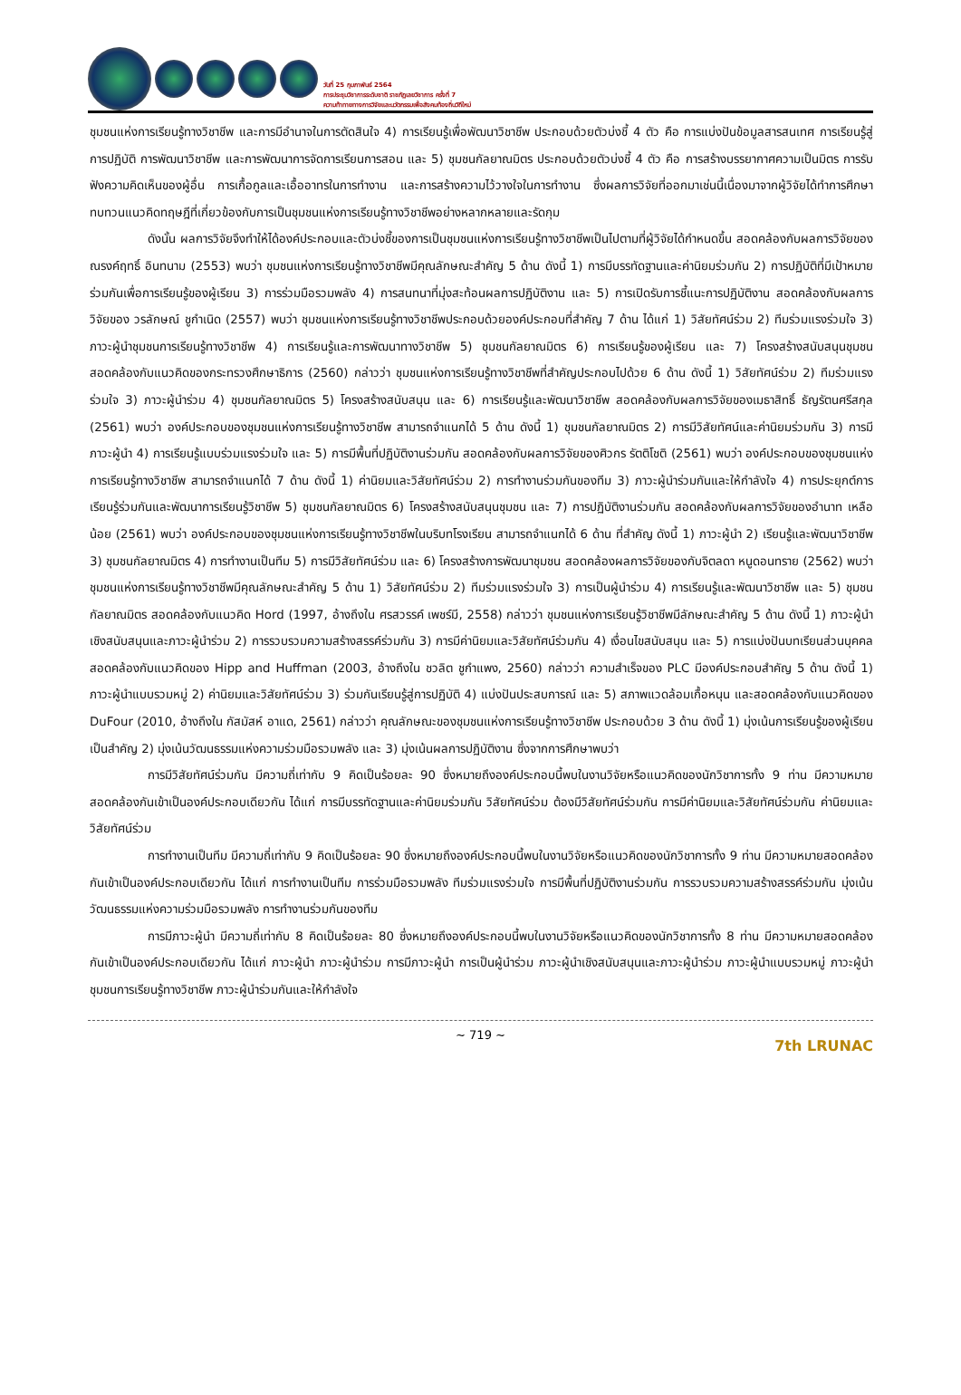วันที่ 25 กุมภาพันธ์ 2564
การประชุมวิชาการระดับชาติ ราชภัฏเลยวิชาการ ครั้งที่ 7
ความท้าทายทางการวิจัยและนวัตกรรมเพื่อสังคมท้องถิ่นวิถีใหม่
ชุมชนแห่งการเรียนรู้ทางวิชาชีพ และการมีอำนาจในการตัดสินใจ 4) การเรียนรู้เพื่อพัฒนาวิชาชีพ ประกอบด้วยตัวบ่งชี้ 4 ตัว คือ การแบ่งปันข้อมูลสารสนเทศ การเรียนรู้สู่การปฏิบัติ การพัฒนาวิชาชีพ และการพัฒนาการจัดการเรียนการสอน และ 5) ชุมชนกัลยาณมิตร ประกอบด้วยตัวบ่งชี้ 4 ตัว คือ การสร้างบรรยากาศความเป็นมิตร การรับฟังความคิดเห็นของผู้อื่น การเกื้อกูลและเอื้ออาทรในการทำงาน และการสร้างความไว้วางใจในการทำงาน ซึ่งผลการวิจัยที่ออกมาเช่นนี้เนื่องมาจากผู้วิจัยได้ทำการศึกษาทบทวนแนวคิดทฤษฎีที่เกี่ยวข้องกับการเป็นชุมชนแห่งการเรียนรู้ทางวิชาชีพอย่างหลากหลายและรัดกุม
ดังนั้น ผลการวิจัยจึงทำให้ได้องค์ประกอบและตัวบ่งชี้ของการเป็นชุมชนแห่งการเรียนรู้ทางวิชาชีพเป็นไปตามที่ผู้วิจัยได้กำหนดขึ้น สอดคล้องกับผลการวิจัยของณรงค์ฤทธิ์ อินทนาม (2553) พบว่า ชุมชนแห่งการเรียนรู้ทางวิชาชีพมีคุณลักษณะสำคัญ 5 ด้าน ดังนี้ 1) การมีบรรทัดฐานและค่านิยมร่วมกัน 2) การปฏิบัติที่มีเป้าหมายร่วมกันเพื่อการเรียนรู้ของผู้เรียน 3) การร่วมมือรวมพลัง 4) การสนทนาที่มุ่งสะท้อนผลการปฏิบัติงาน และ 5) การเปิดรับการชี้แนะการปฏิบัติงาน สอดคล้องกับผลการวิจัยของ วรลักษณ์ ชูกำเนิด (2557) พบว่า ชุมชนแห่งการเรียนรู้ทางวิชาชีพประกอบด้วยองค์ประกอบที่สำคัญ 7 ด้าน ได้แก่ 1) วิสัยทัศน์ร่วม 2) ทีมร่วมแรงร่วมใจ 3) ภาวะผู้นำชุมชนการเรียนรู้ทางวิชาชีพ 4) การเรียนรู้และการพัฒนาทางวิชาชีพ 5) ชุมชนกัลยาณมิตร 6) การเรียนรู้ของผู้เรียน และ 7) โครงสร้างสนับสนุนชุมชน สอดคล้องกับแนวคิดของกระทรวงศึกษาธิการ (2560) กล่าวว่า ชุมชนแห่งการเรียนรู้ทางวิชาชีพที่สำคัญประกอบไปด้วย 6 ด้าน ดังนี้ 1) วิสัยทัศน์ร่วม 2) ทีมร่วมแรงร่วมใจ 3) ภาวะผู้นำร่วม 4) ชุมชนกัลยาณมิตร 5) โครงสร้างสนับสนุน และ 6) การเรียนรู้และพัฒนาวิชาชีพ สอดคล้องกับผลการวิจัยของเมธาสิทธิ์ ธัญรัตนศรีสกุล (2561) พบว่า องค์ประกอบของชุมชนแห่งการเรียนรู้ทางวิชาชีพ สามารถจำแนกได้ 5 ด้าน ดังนี้ 1) ชุมชนกัลยาณมิตร 2) การมีวิสัยทัศน์และค่านิยมร่วมกัน 3) การมีภาวะผู้นำ 4) การเรียนรู้แบบร่วมแรงร่วมใจ และ 5) การมีพื้นที่ปฏิบัติงานร่วมกัน สอดคล้องกับผลการวิจัยของศิวกร รัตติโชติ (2561) พบว่า องค์ประกอบของชุมชนแห่งการเรียนรู้ทางวิชาชีพ สามารถจำแนกได้ 7 ด้าน ดังนี้ 1) ค่านิยมและวิสัยทัศน์ร่วม 2) การทำงานร่วมกันของทีม 3) ภาวะผู้นำร่วมกันและให้กำลังใจ 4) การประยุกต์การเรียนรู้ร่วมกันและพัฒนาการเรียนรู้วิชาชีพ 5) ชุมชนกัลยาณมิตร 6) โครงสร้างสนับสนุนชุมชน และ 7) การปฏิบัติงานร่วมกัน สอดคล้องกับผลการวิจัยของอำนาท เหลือน้อย (2561) พบว่า องค์ประกอบของชุมชนแห่งการเรียนรู้ทางวิชาชีพในบริบทโรงเรียน สามารถจำแนกได้ 6 ด้าน ที่สำคัญ ดังนี้ 1) ภาวะผู้นำ 2) เรียนรู้และพัฒนาวิชาชีพ 3) ชุมชนกัลยาณมิตร 4) การทำงานเป็นทีม 5) การมีวิสัยทัศน์ร่วม และ 6) โครงสร้างการพัฒนาชุมชน สอดคล้องผลการวิจัยของกับจิตลดา หนูดอนทราย (2562) พบว่า ชุมชนแห่งการเรียนรู้ทางวิชาชีพมีคุณลักษณะสำคัญ 5 ด้าน 1) วิสัยทัศน์ร่วม 2) ทีมร่วมแรงร่วมใจ 3) การเป็นผู้นำร่วม 4) การเรียนรู้และพัฒนาวิชาชีพ และ 5) ชุมชนกัลยาณมิตร สอดคล้องกับแนวคิด Hord (1997, อ้างถึงใน ศรสวรรค์ เพชร์มี, 2558) กล่าวว่า ชุมชนแห่งการเรียนรู้วิชาชีพมีลักษณะสำคัญ 5 ด้าน ดังนี้ 1) ภาวะผู้นำเชิงสนับสนุนและภาวะผู้นำร่วม 2) การรวบรวมความสร้างสรรค์ร่วมกัน 3) การมีค่านิยมและวิสัยทัศน์ร่วมกัน 4) เงื่อนไขสนับสนุน และ 5) การแบ่งปันบทเรียนส่วนบุคคล สอดคล้องกับแนวคิดของ Hipp and Huffman (2003, อ้างถึงใน ชวลิต ชูกำแพง, 2560) กล่าวว่า ความสำเร็จของ PLC มีองค์ประกอบสำคัญ 5 ด้าน ดังนี้ 1) ภาวะผู้นำแบบรวมหมู่ 2) ค่านิยมและวิสัยทัศน์ร่วม 3) ร่วมกันเรียนรู้สู่การปฏิบัติ 4) แบ่งปันประสบการณ์ และ 5) สภาพแวดล้อมเกื้อหนุน และสอดคล้องกับแนวคิดของ DuFour (2010, อ้างถึงใน กัสมัสห์ อาแด, 2561) กล่าวว่า คุณลักษณะของชุมชนแห่งการเรียนรู้ทางวิชาชีพ ประกอบด้วย 3 ด้าน ดังนี้ 1) มุ่งเน้นการเรียนรู้ของผู้เรียนเป็นสำคัญ 2) มุ่งเน้นวัฒนธรรมแห่งความร่วมมือรวมพลัง และ 3) มุ่งเน้นผลการปฏิบัติงาน ซึ่งจากการศึกษาพบว่า
การมีวิสัยทัศน์ร่วมกัน มีความถี่เท่ากับ 9 คิดเป็นร้อยละ 90 ซึ่งหมายถึงองค์ประกอบนี้พบในงานวิจัยหรือแนวคิดของนักวิชาการทั้ง 9 ท่าน มีความหมายสอดคล้องกันเข้าเป็นองค์ประกอบเดียวกัน ได้แก่ การมีบรรทัดฐานและค่านิยมร่วมกัน วิสัยทัศน์ร่วม ต้องมีวิสัยทัศน์ร่วมกัน การมีค่านิยมและวิสัยทัศน์ร่วมกัน ค่านิยมและวิสัยทัศน์ร่วม
การทำงานเป็นทีม มีความถี่เท่ากับ 9 คิดเป็นร้อยละ 90 ซึ่งหมายถึงองค์ประกอบนี้พบในงานวิจัยหรือแนวคิดของนักวิชาการทั้ง 9 ท่าน มีความหมายสอดคล้องกันเข้าเป็นองค์ประกอบเดียวกัน ได้แก่ การทำงานเป็นทีม การร่วมมือรวมพลัง ทีมร่วมแรงร่วมใจ การมีพื้นที่ปฏิบัติงานร่วมกัน การรวบรวมความสร้างสรรค์ร่วมกัน มุ่งเน้นวัฒนธรรมแห่งความร่วมมือรวมพลัง การทำงานร่วมกันของทีม
การมีภาวะผู้นำ มีความถี่เท่ากับ 8 คิดเป็นร้อยละ 80 ซึ่งหมายถึงองค์ประกอบนี้พบในงานวิจัยหรือแนวคิดของนักวิชาการทั้ง 8 ท่าน มีความหมายสอดคล้องกันเข้าเป็นองค์ประกอบเดียวกัน ได้แก่ ภาวะผู้นำ ภาวะผู้นำร่วม การมีภาวะผู้นำ การเป็นผู้นำร่วม ภาวะผู้นำเชิงสนับสนุนและภาวะผู้นำร่วม ภาวะผู้นำแบบรวมหมู่ ภาวะผู้นำชุมชนการเรียนรู้ทางวิชาชีพ ภาวะผู้นำร่วมกันและให้กำลังใจ
~ 719 ~
7th LRUNAC